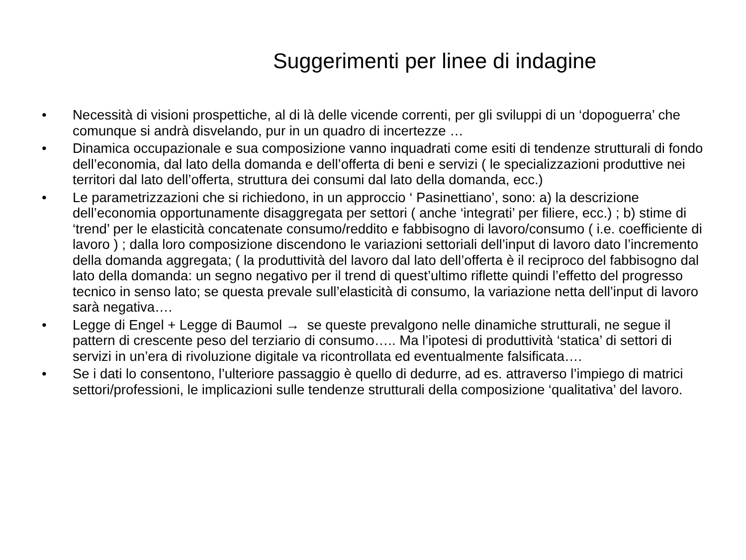Suggerimenti per linee di indagine
• Necessità di visioni prospettiche, al di là delle vicende correnti, per gli sviluppi di un ‘dopoguerra’ che comunque si andrà disvelando, pur in un quadro di incertezze …
• Dinamica occupazionale e sua composizione vanno inquadrati come esiti di tendenze strutturali di fondo dell’economia, dal lato della domanda e dell’offerta di beni e servizi ( le specializzazioni produttive nei territori dal lato dell’offerta, struttura dei consumi dal lato della domanda, ecc.)
• Le parametrizzazioni che si richiedono, in un approccio ‘ Pasinettiano’, sono: a) la descrizione dell’economia opportunamente disaggregata per settori ( anche ‘integrati’ per filiere, ecc.) ; b) stime di ‘trend’ per le elasticità concatenate consumo/reddito e fabbisogno di lavoro/consumo ( i.e. coefficiente di lavoro ) ; dalla loro composizione discendono le variazioni settoriali dell’input di lavoro dato l’incremento della domanda aggregata; ( la produttività del lavoro dal lato dell’offerta è il reciproco del fabbisogno dal lato della domanda: un segno negativo per il trend di quest’ultimo riflette quindi l’effetto del progresso tecnico in senso lato; se questa prevale sull’elasticità di consumo, la variazione netta dell’input di lavoro sarà negativa….
• Legge di Engel + Legge di Baumol → se queste prevalgono nelle dinamiche strutturali, ne segue il pattern di crescente peso del terziario di consumo….. Ma l’ipotesi di produttività ‘statica’ di settori di servizi in un’era di rivoluzione digitale va ricontrollata ed eventualmente falsificata….
• Se i dati lo consentono, l’ulteriore passaggio è quello di dedurre, ad es. attraverso l’impiego di matrici settori/professioni, le implicazioni sulle tendenze strutturali della composizione ‘qualitativa’ del lavoro.